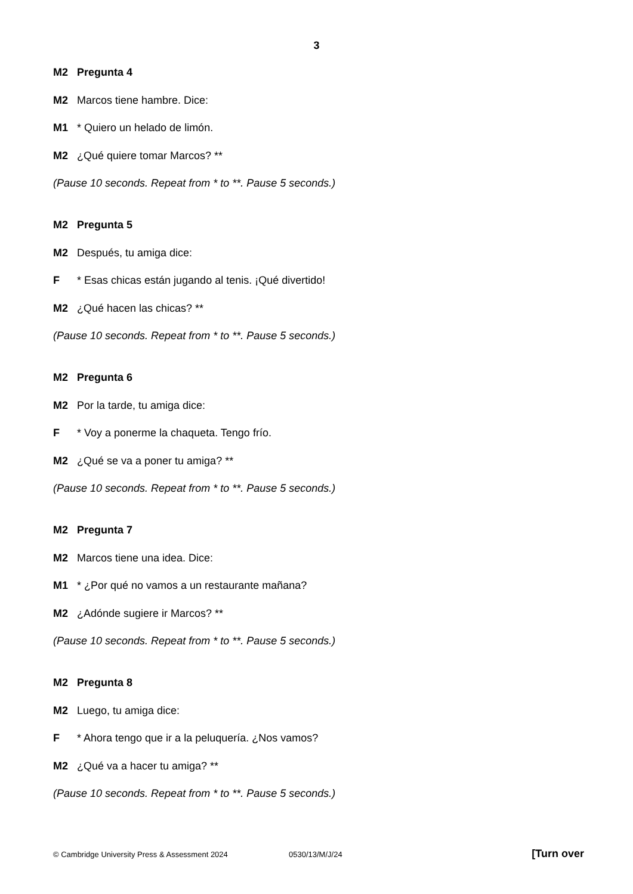3
M2 Pregunta 4
M2 Marcos tiene hambre. Dice:
M1 * Quiero un helado de limón.
M2 ¿Qué quiere tomar Marcos? **
(Pause 10 seconds. Repeat from * to **. Pause 5 seconds.)
M2 Pregunta 5
M2 Después, tu amiga dice:
F * Esas chicas están jugando al tenis. ¡Qué divertido!
M2 ¿Qué hacen las chicas? **
(Pause 10 seconds. Repeat from * to **. Pause 5 seconds.)
M2 Pregunta 6
M2 Por la tarde, tu amiga dice:
F * Voy a ponerme la chaqueta. Tengo frío.
M2 ¿Qué se va a poner tu amiga? **
(Pause 10 seconds. Repeat from * to **. Pause 5 seconds.)
M2 Pregunta 7
M2 Marcos tiene una idea. Dice:
M1 * ¿Por qué no vamos a un restaurante mañana?
M2 ¿Adónde sugiere ir Marcos? **
(Pause 10 seconds. Repeat from * to **. Pause 5 seconds.)
M2 Pregunta 8
M2 Luego, tu amiga dice:
F * Ahora tengo que ir a la peluquería. ¿Nos vamos?
M2 ¿Qué va a hacer tu amiga? **
(Pause 10 seconds. Repeat from * to **. Pause 5 seconds.)
© Cambridge University Press & Assessment 2024 0530/13/M/J/24 [Turn over